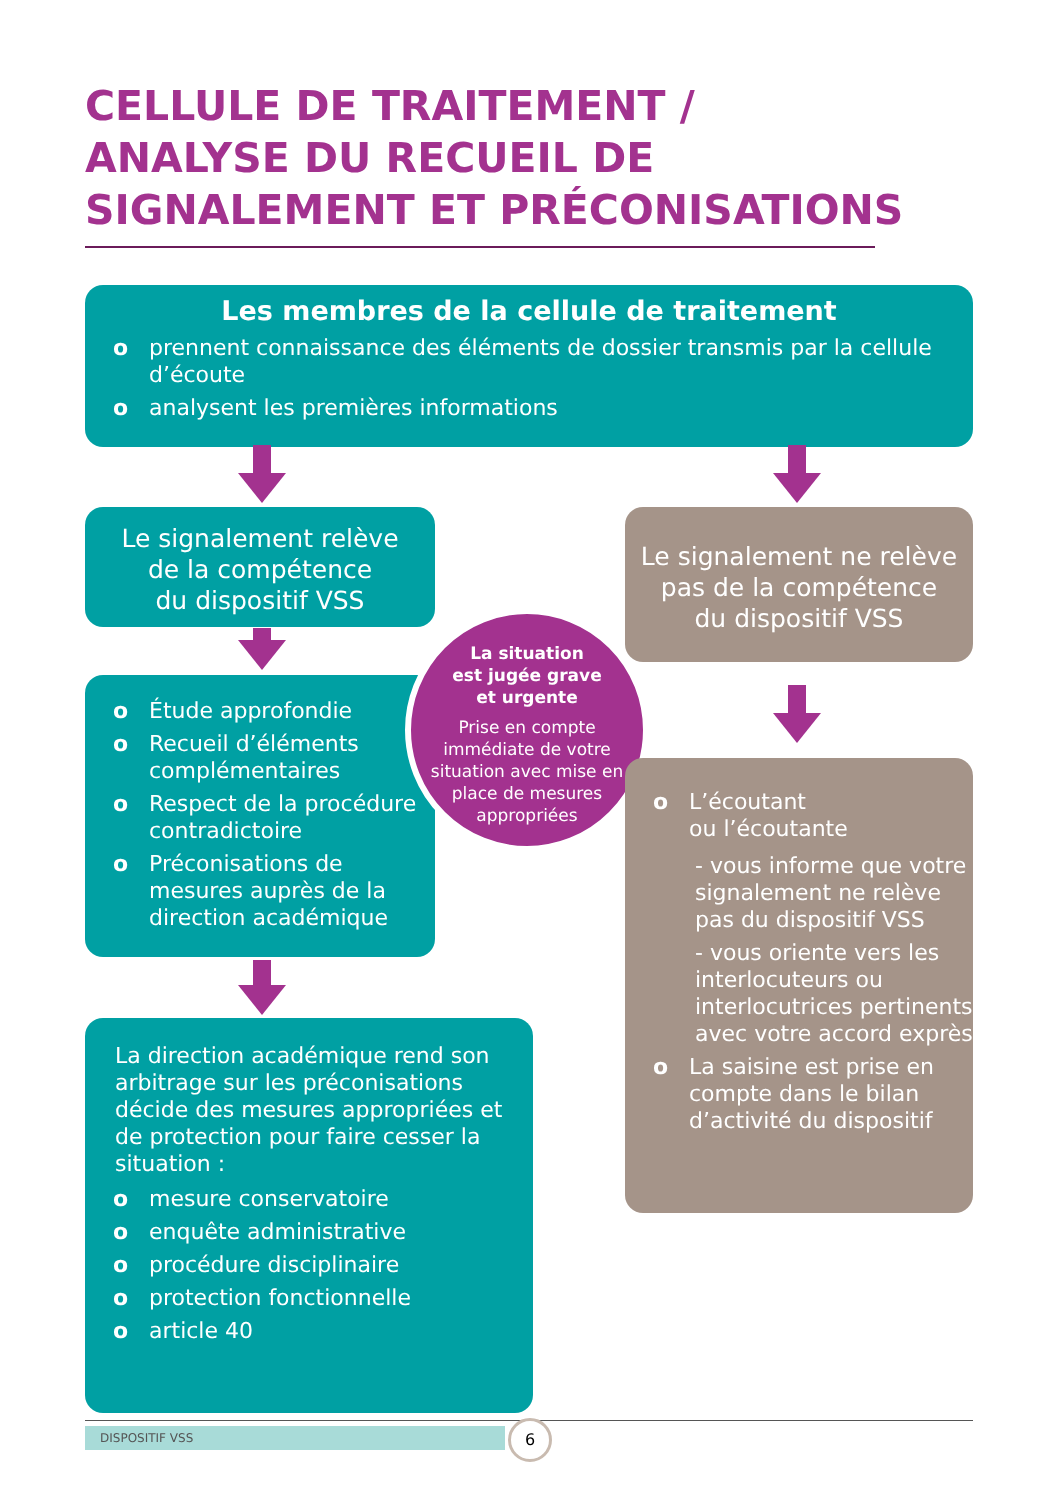CELLULE DE TRAITEMENT /
ANALYSE DU RECUEIL DE
SIGNALEMENT ET PRÉCONISATIONS
Les membres de la cellule de traitement
o prennent connaissance des éléments de dossier transmis par la cellule d’écoute
o analysent les premières informations
Le signalement relève
de la compétence
du dispositif VSS
Le signalement ne relève
pas de la compétence
du dispositif VSS
o Étude approfondie
o Recueil d’éléments complémentaires
o Respect de la procédure contradictoire
o Préconisations de mesures auprès de la direction académique
La situation
est jugée grave
et urgente
Prise en compte immédiate de votre situation avec mise en place de mesures appropriées
o L’écoutant
ou l’écoutante
- vous informe que votre signalement ne relève pas du dispositif VSS
- vous oriente vers les interlocuteurs ou interlocutrices pertinents avec votre accord exprès
o La saisine est prise en compte dans le bilan d’activité du dispositif
La direction académique rend son arbitrage sur les préconisations décide des mesures appropriées et de protection pour faire cesser la situation :
o mesure conservatoire
o enquête administrative
o procédure disciplinaire
o protection fonctionnelle
o article 40
DISPOSITIF VSS 6